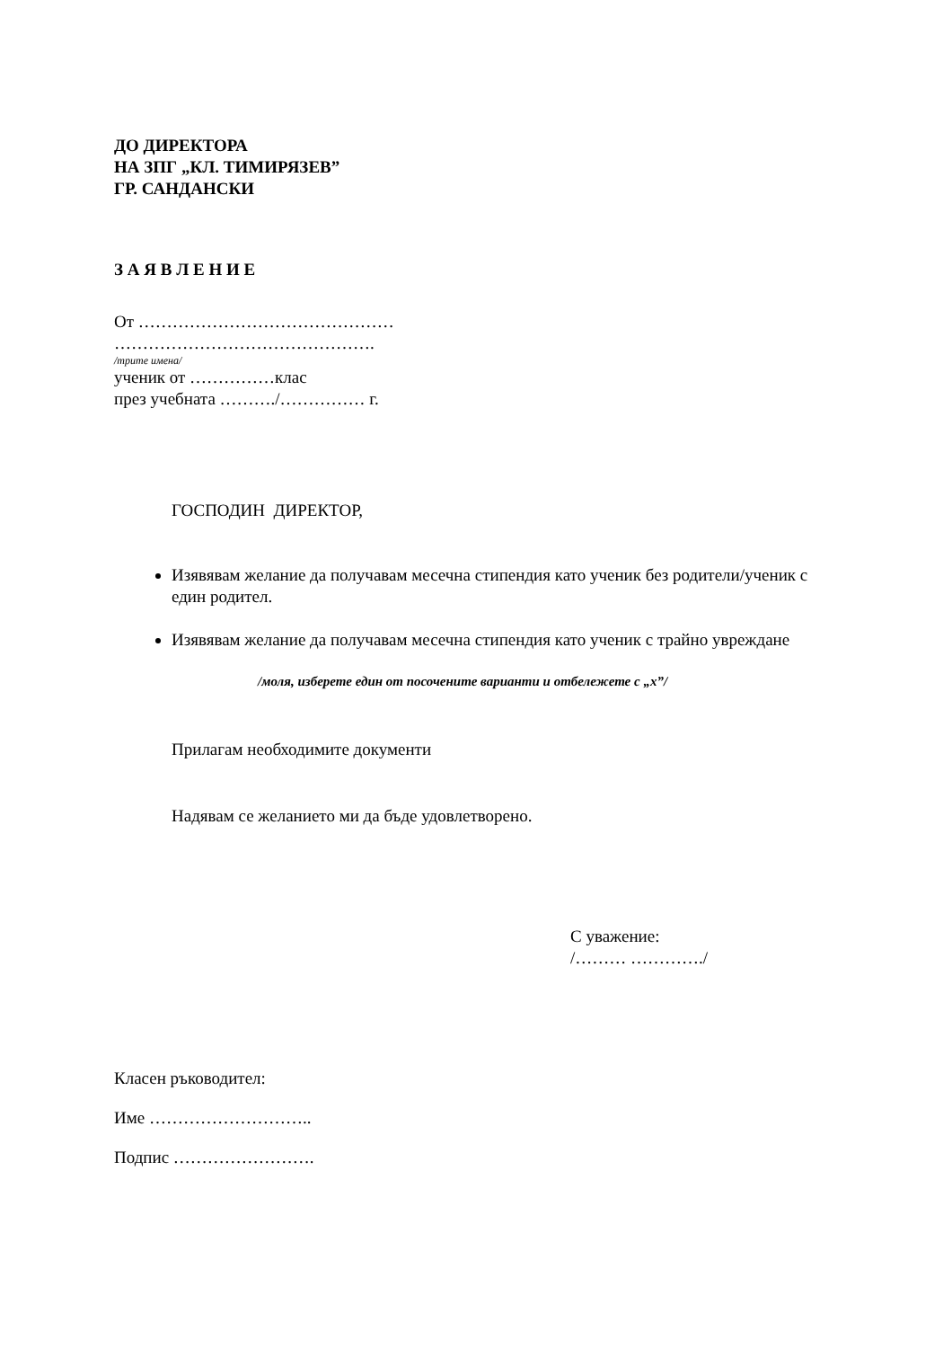ДО ДИРЕКТОРА
НА ЗПГ „КЛ. ТИМИРЯЗЕВ”
ГР. САНДАНСКИ
З А Я В Л Е Н И Е
От ………………………………………
……………………………………….
/трите имена/
ученик от ……………клас
през учебната ………./…………… г.
ГОСПОДИН ДИРЕКТОР,
Изявявам желание да получавам месечна стипендия като ученик без родители/ученик с един родител.
Изявявам желание да получавам месечна стипендия като ученик с трайно увреждане
/моля, изберете един от посочените варианти и отбележете с „x”/
Прилагам необходимите документи
Надявам се желанието ми да бъде удовлетворено.
С уважение:
/……… …………./
Класен ръководител:
Име ………………………..
Подпис …………………….